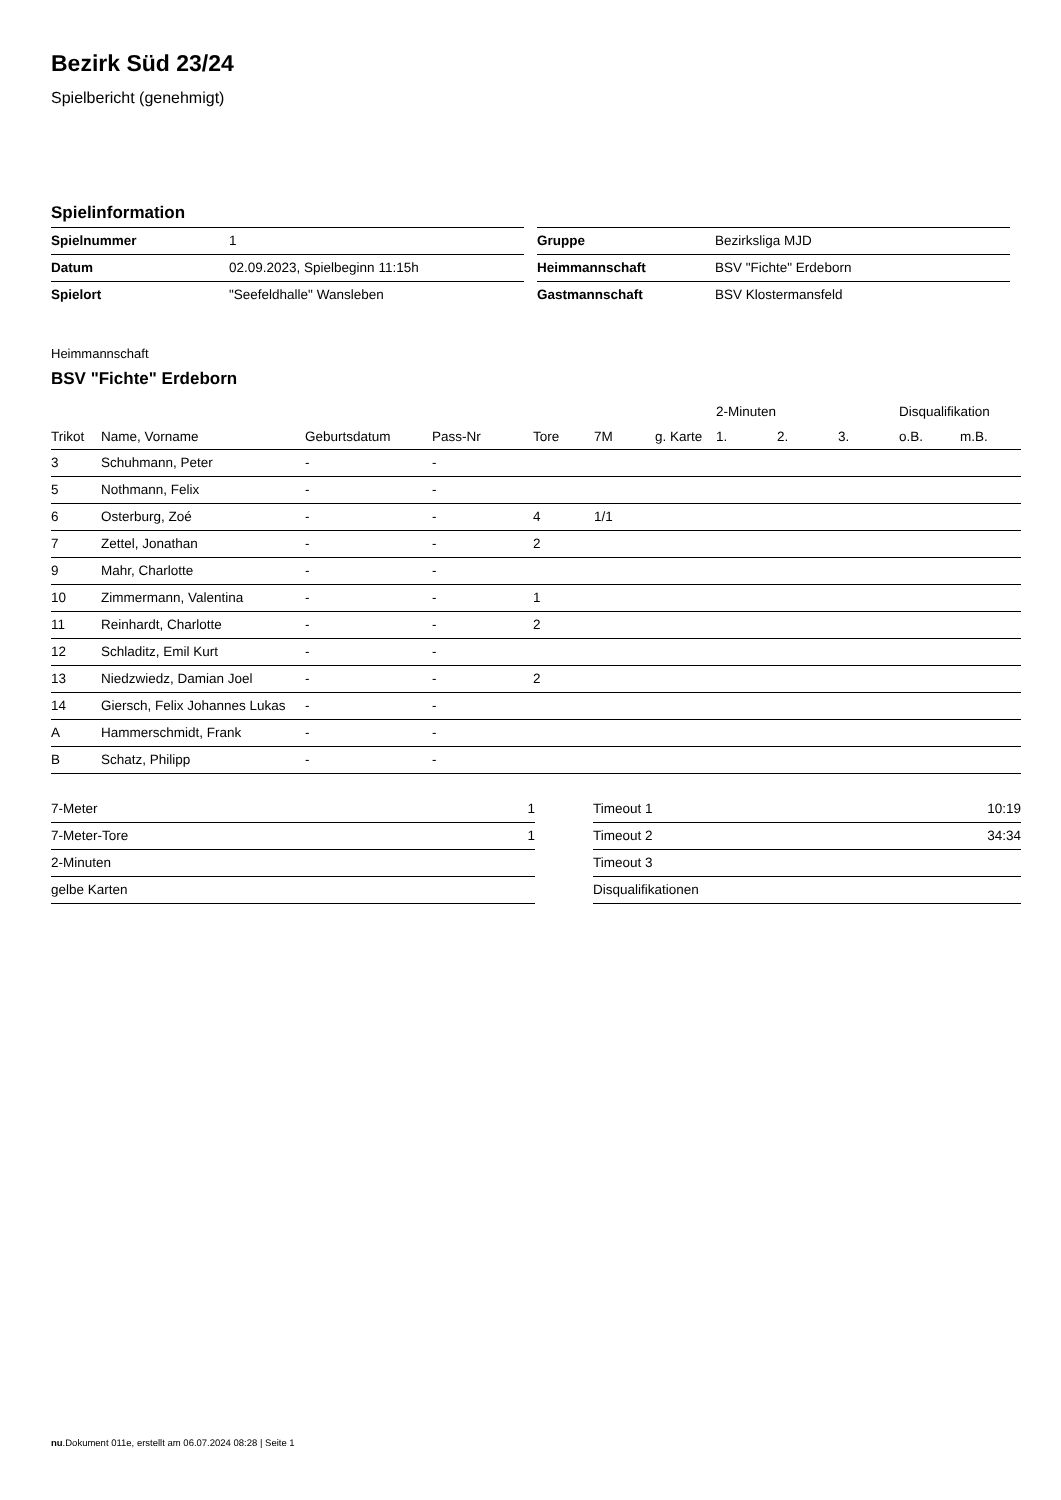Bezirk Süd 23/24
Spielbericht (genehmigt)
Spielinformation
| Spielnummer | 1 |
| Datum | 02.09.2023, Spielbeginn 11:15h |
| Spielort | "Seefeldhalle" Wansleben |
| Gruppe | Bezirksliga MJD |
| Heimmannschaft | BSV "Fichte" Erdeborn |
| Gastmannschaft | BSV Klostermansfeld |
Heimmannschaft
BSV "Fichte" Erdeborn
| | | | | | | | 2-Minuten | | | Disqualifikation | |
| --- | --- | --- | --- | --- | --- | --- | --- | --- | --- | --- | --- |
| Trikot | Name, Vorname | Geburtsdatum | Pass-Nr | Tore | 7M | g. Karte | 1. | 2. | 3. | o.B. | m.B. |
| 3 | Schuhmann, Peter | - | - | | | | | | | | |
| 5 | Nothmann, Felix | - | - | | | | | | | | |
| 6 | Osterburg, Zoé | - | - | 4 | 1/1 | | | | | | |
| 7 | Zettel, Jonathan | - | - | 2 | | | | | | | |
| 9 | Mahr, Charlotte | - | - | | | | | | | | |
| 10 | Zimmermann, Valentina | - | - | 1 | | | | | | | |
| 11 | Reinhardt, Charlotte | - | - | 2 | | | | | | | |
| 12 | Schladitz, Emil Kurt | - | - | | | | | | | | |
| 13 | Niedzwiedz, Damian Joel | - | - | 2 | | | | | | | |
| 14 | Giersch, Felix Johannes Lukas | - | - | | | | | | | | |
| A | Hammerschmidt, Frank | - | - | | | | | | | | |
| B | Schatz, Philipp | - | - | | | | | | | | |
| 7-Meter | 1 |
| 7-Meter-Tore | 1 |
| 2-Minuten | |
| gelbe Karten | |
| Timeout 1 | 10:19 |
| Timeout 2 | 34:34 |
| Timeout 3 | |
| Disqualifikationen | |
nu.Dokument 011e, erstellt am 06.07.2024 08:28 | Seite 1